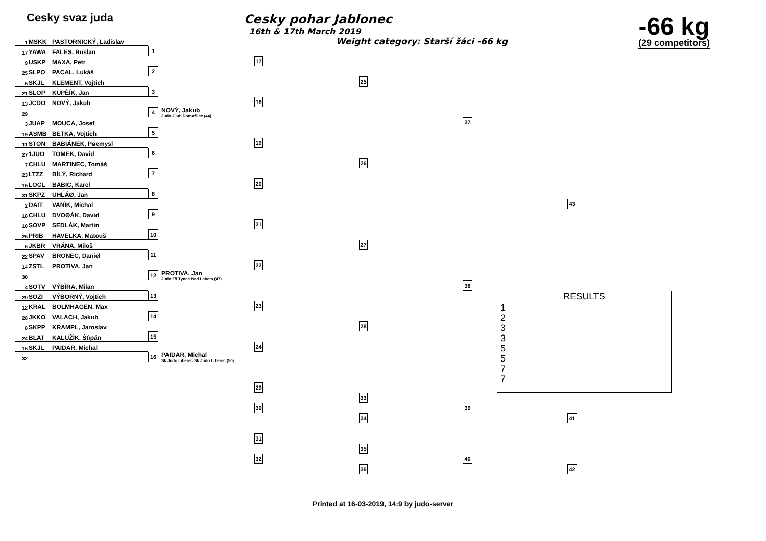Cesky svaz juda Cesky pohar Jablonec
16th & 17th March 2019
Weight category: Starší žáci -66 kg
-66 kg
(29 competitors)
1 MSKK PASTORNICKÝ, Ladislav
17 YAWA FALES, Ruslan
1
9 USKP MAXA, Petr
25 SLPO PACAL, Lukáš
2
5 SKJL KLEMENT, Vojtich
21 SLOP KUPÈÍK, Jan
3
13 JCDO NOVÝ, Jakub
29
4
NOVÝ, Jakub
Judo-Club Domažlice (44)
3 JUAP MOUCA, Josef
19 ASMB BETKA, Vojtich
5
11 STON BABIÁNEK, Pøemysl
27 1JUO TOMEK, David
6
7 CHLU MARTINEC, Tomáš
23 LTZZ BÍLÝ, Richard
7
15 LOCL BABIC, Karel
31 SKPZ UHLÁØ, Jan
8
2 DAIT VANÌK, Michal
18 CHLU DVOØÁK, David
9
10 SOVP SEDLÁK, Martin
26 PRIB HAVELKA, Matouš
10
6 JKBR VRÁNA, Miloš
22 SPAV BRONEC, Daniel
11
14 ZSTL PROTIVA, Jan
30
12
PROTIVA, Jan
Judo Zš Týnec Nad Labem (47)
4 SOTV VÝBÌRA, Milan
20 SOZI VÝBORNÝ, Vojtich
13
12 KRAL BOLMHAGEN, Max
28 JKKO VALACH, Jakub
14
8 SKPP KRAMPL, Jaroslav
24 BLAT KALUŽÍK, Štìpán
15
16 SKJL PAIDAR, Michal
32
16
PAIDAR, Michal
Sk Judo Liberec Sk Judo Liberec (50)
17
18
19
20
21
22
23
24
25
26
27
28
37
38
43
RESULTS
1
2
3
3
5
5
7
7
29
33
30
39
34
41
31
35
32
40
36
42
Printed at 16-03-2019, 14:9 by judo-server